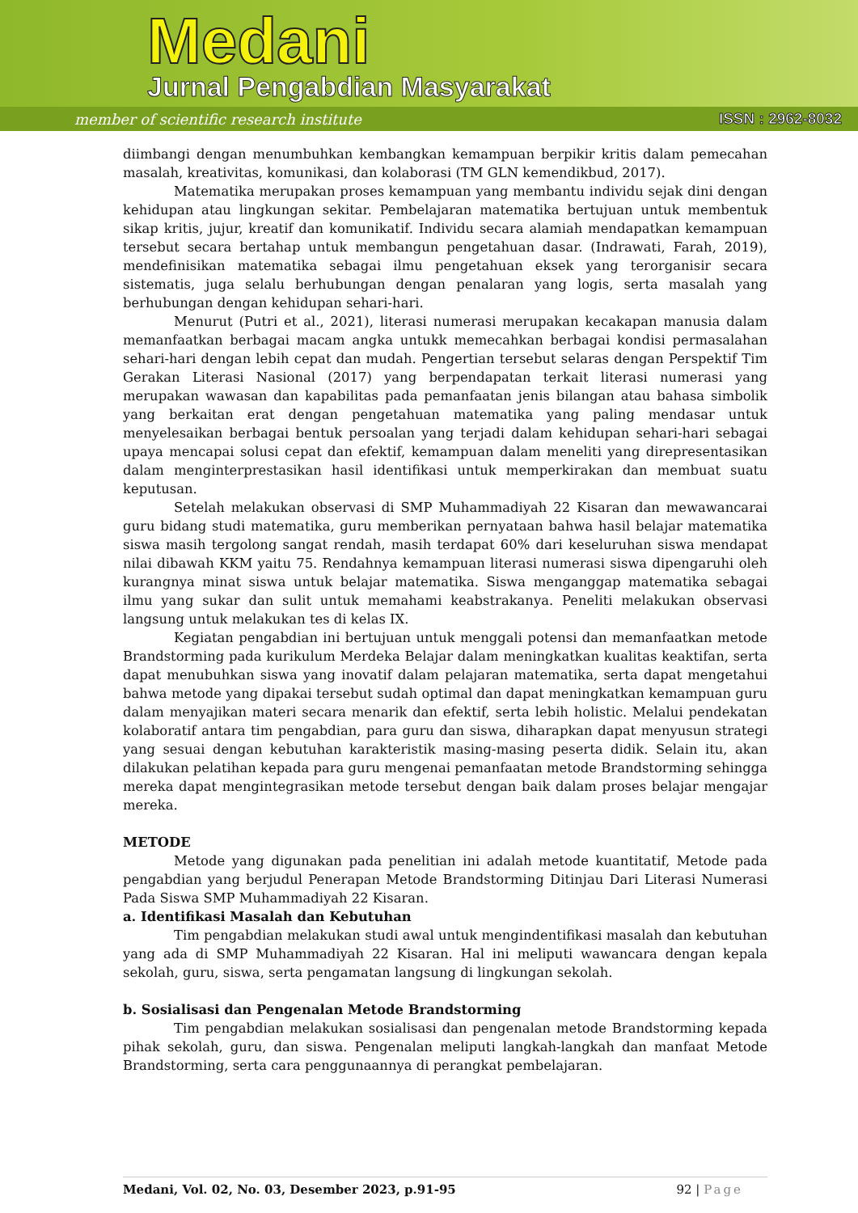Medani
Jurnal Pengabdian Masyarakat
member of scientific research institute
ISSN : 2962-8032
diimbangi dengan menumbuhkan kembangkan kemampuan berpikir kritis dalam pemecahan masalah, kreativitas, komunikasi, dan kolaborasi (TM GLN kemendikbud, 2017).
Matematika merupakan proses kemampuan yang membantu individu sejak dini dengan kehidupan atau lingkungan sekitar. Pembelajaran matematika bertujuan untuk membentuk sikap kritis, jujur, kreatif dan komunikatif. Individu secara alamiah mendapatkan kemampuan tersebut secara bertahap untuk membangun pengetahuan dasar. (Indrawati, Farah, 2019), mendefinisikan matematika sebagai ilmu pengetahuan eksek yang terorganisir secara sistematis, juga selalu berhubungan dengan penalaran yang logis, serta masalah yang berhubungan dengan kehidupan sehari-hari.
Menurut (Putri et al., 2021), literasi numerasi merupakan kecakapan manusia dalam memanfaatkan berbagai macam angka untukk memecahkan berbagai kondisi permasalahan sehari-hari dengan lebih cepat dan mudah. Pengertian tersebut selaras dengan Perspektif Tim Gerakan Literasi Nasional (2017) yang berpendapatan terkait literasi numerasi yang merupakan wawasan dan kapabilitas pada pemanfaatan jenis bilangan atau bahasa simbolik yang berkaitan erat dengan pengetahuan matematika yang paling mendasar untuk menyelesaikan berbagai bentuk persoalan yang terjadi dalam kehidupan sehari-hari sebagai upaya mencapai solusi cepat dan efektif, kemampuan dalam meneliti yang direpresentasikan dalam menginterprestasikan hasil identifikasi untuk memperkirakan dan membuat suatu keputusan.
Setelah melakukan observasi di SMP Muhammadiyah 22 Kisaran dan mewawancarai guru bidang studi matematika, guru memberikan pernyataan bahwa hasil belajar matematika siswa masih tergolong sangat rendah, masih terdapat 60% dari keseluruhan siswa mendapat nilai dibawah KKM yaitu 75. Rendahnya kemampuan literasi numerasi siswa dipengaruhi oleh kurangnya minat siswa untuk belajar matematika. Siswa menganggap matematika sebagai ilmu yang sukar dan sulit untuk memahami keabstrakanya. Peneliti melakukan observasi langsung untuk melakukan tes di kelas IX.
Kegiatan pengabdian ini bertujuan untuk menggali potensi dan memanfaatkan metode Brandstorming pada kurikulum Merdeka Belajar dalam meningkatkan kualitas keaktifan, serta dapat menubuhkan siswa yang inovatif dalam pelajaran matematika, serta dapat mengetahui bahwa metode yang dipakai tersebut sudah optimal dan dapat meningkatkan kemampuan guru dalam menyajikan materi secara menarik dan efektif, serta lebih holistic. Melalui pendekatan kolaboratif antara tim pengabdian, para guru dan siswa, diharapkan dapat menyusun strategi yang sesuai dengan kebutuhan karakteristik masing-masing peserta didik. Selain itu, akan dilakukan pelatihan kepada para guru mengenai pemanfaatan metode Brandstorming sehingga mereka dapat mengintegrasikan metode tersebut dengan baik dalam proses belajar mengajar mereka.
METODE
Metode yang digunakan pada penelitian ini adalah metode kuantitatif, Metode pada pengabdian yang berjudul Penerapan Metode Brandstorming Ditinjau Dari Literasi Numerasi Pada Siswa SMP Muhammadiyah 22 Kisaran.
a. Identifikasi Masalah dan Kebutuhan
Tim pengabdian melakukan studi awal untuk mengindentifikasi masalah dan kebutuhan yang ada di SMP Muhammadiyah 22 Kisaran. Hal ini meliputi wawancara dengan kepala sekolah, guru, siswa, serta pengamatan langsung di lingkungan sekolah.
b. Sosialisasi dan Pengenalan Metode Brandstorming
Tim pengabdian melakukan sosialisasi dan pengenalan metode Brandstorming kepada pihak sekolah, guru, dan siswa. Pengenalan meliputi langkah-langkah dan manfaat Metode Brandstorming, serta cara penggunaannya di perangkat pembelajaran.
Medani, Vol. 02, No. 03, Desember 2023, p.91-95 92 | Page